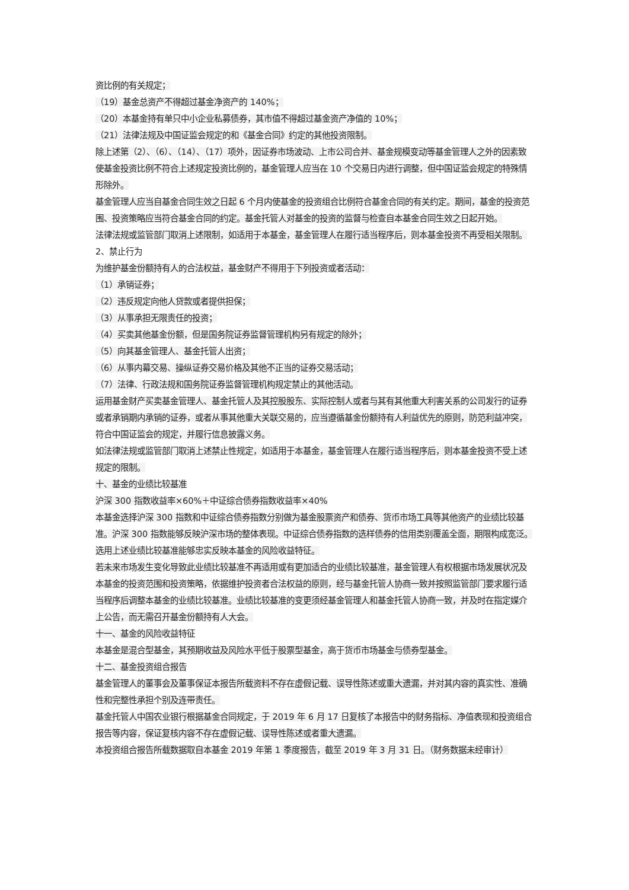资比例的有关规定；
（19）基金总资产不得超过基金净资产的 140%；
（20）本基金持有单只中小企业私募债券，其市值不得超过基金资产净值的 10%；
（21）法律法规及中国证监会规定的和《基金合同》约定的其他投资限制。
除上述第（2）、（6）、（14）、（17）项外，因证券市场波动、上市公司合并、基金规模变动等基金管理人之外的因素致使基金投资比例不符合上述规定投资比例的，基金管理人应当在 10 个交易日内进行调整，但中国证监会规定的特殊情形除外。
基金管理人应当自基金合同生效之日起 6 个月内使基金的投资组合比例符合基金合同的有关约定。期间，基金的投资范围、投资策略应当符合基金合同的约定。基金托管人对基金的投资的监督与检查自本基金合同生效之日起开始。
法律法规或监管部门取消上述限制，如适用于本基金，基金管理人在履行适当程序后，则本基金投资不再受相关限制。
2、禁止行为
为维护基金份额持有人的合法权益，基金财产不得用于下列投资或者活动：
（1）承销证券；
（2）违反规定向他人贷款或者提供担保；
（3）从事承担无限责任的投资；
（4）买卖其他基金份额，但是国务院证券监督管理机构另有规定的除外；
（5）向其基金管理人、基金托管人出资；
（6）从事内幕交易、操纵证券交易价格及其他不正当的证券交易活动；
（7）法律、行政法规和国务院证券监督管理机构规定禁止的其他活动。
运用基金财产买卖基金管理人、基金托管人及其控股股东、实际控制人或者与其有其他重大利害关系的公司发行的证券或者承销期内承销的证券，或者从事其他重大关联交易的，应当遵循基金份额持有人利益优先的原则，防范利益冲突，符合中国证监会的规定，并履行信息披露义务。
如法律法规或监管部门取消上述禁止性规定，如适用于本基金，基金管理人在履行适当程序后，则本基金投资不受上述规定的限制。
十、基金的业绩比较基准
沪深 300 指数收益率×60%＋中证综合债券指数收益率×40%
本基金选择沪深 300 指数和中证综合债券指数分别做为基金股票资产和债券、货币市场工具等其他资产的业绩比较基准。沪深 300 指数能够反映沪深市场的整体表现。中证综合债券指数的选样债券的信用类别覆盖全面，期限构成宽泛。选用上述业绩比较基准能够忠实反映本基金的风险收益特征。
若未来市场发生变化导致此业绩比较基准不再适用或有更加适合的业绩比较基准，基金管理人有权根据市场发展状况及本基金的投资范围和投资策略，依据维护投资者合法权益的原则，经与基金托管人协商一致并按照监管部门要求履行适当程序后调整本基金的业绩比较基准。业绩比较基准的变更须经基金管理人和基金托管人协商一致，并及时在指定媒介上公告，而无需召开基金份额持有人大会。
十一、基金的风险收益特征
本基金是混合型基金，其预期收益及风险水平低于股票型基金，高于货币市场基金与债券型基金。
十二、基金投资组合报告
基金管理人的董事会及董事保证本报告所载资料不存在虚假记载、误导性陈述或重大遗漏，并对其内容的真实性、准确性和完整性承担个别及连带责任。
基金托管人中国农业银行根据基金合同规定，于 2019 年 6 月 17 日复核了本报告中的财务指标、净值表现和投资组合报告等内容，保证复核内容不存在虚假记载、误导性陈述或者重大遗漏。
本投资组合报告所载数据取自本基金 2019 年第 1 季度报告，截至 2019 年 3 月 31 日。（财务数据未经审计）